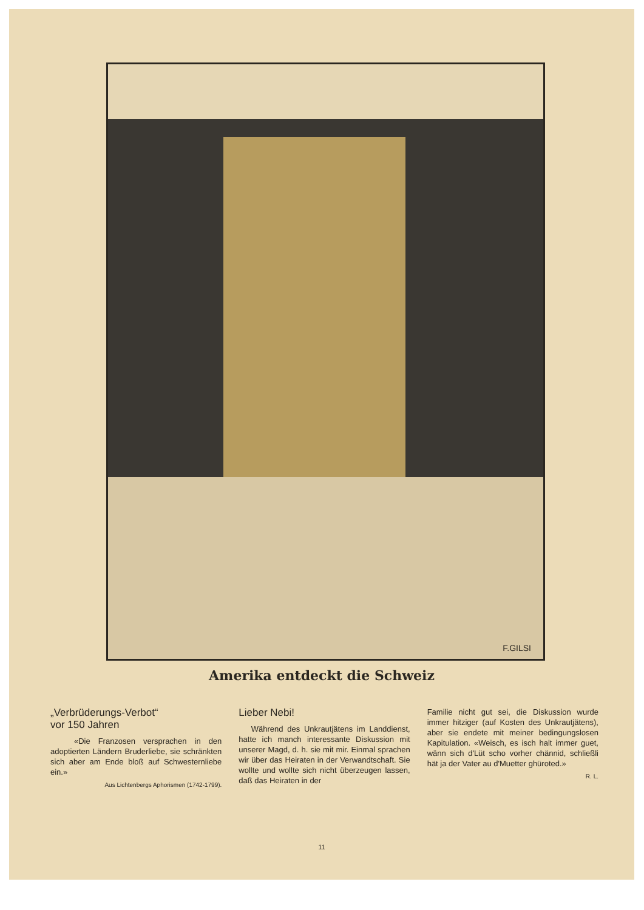F.GILSI
Amerika entdeckt die Schweiz
„Verbrüderungs-Verbot“
vor 150 Jahren
«Die Franzosen versprachen in den adoptierten Ländern Bruderliebe, sie schränkten sich aber am Ende bloß auf Schwesternliebe ein.»
Aus Lichtenbergs Aphorismen (1742-1799).
Lieber Nebi!
Während des Unkrautjätens im Landdienst, hatte ich manch interessante Diskussion mit unserer Magd, d. h. sie mit mir. Einmal sprachen wir über das Heiraten in der Verwandtschaft. Sie wollte und wollte sich nicht überzeugen lassen, daß das Heiraten in der
Familie nicht gut sei, die Diskussion wurde immer hitziger (auf Kosten des Unkrautjätens), aber sie endete mit meiner bedingungslosen Kapitulation. «Weisch, es isch halt immer guet, wänn sich d'Lüt scho vorher chännid, schließli hät ja der Vater au d'Muetter ghüroted.»
R. L.
11